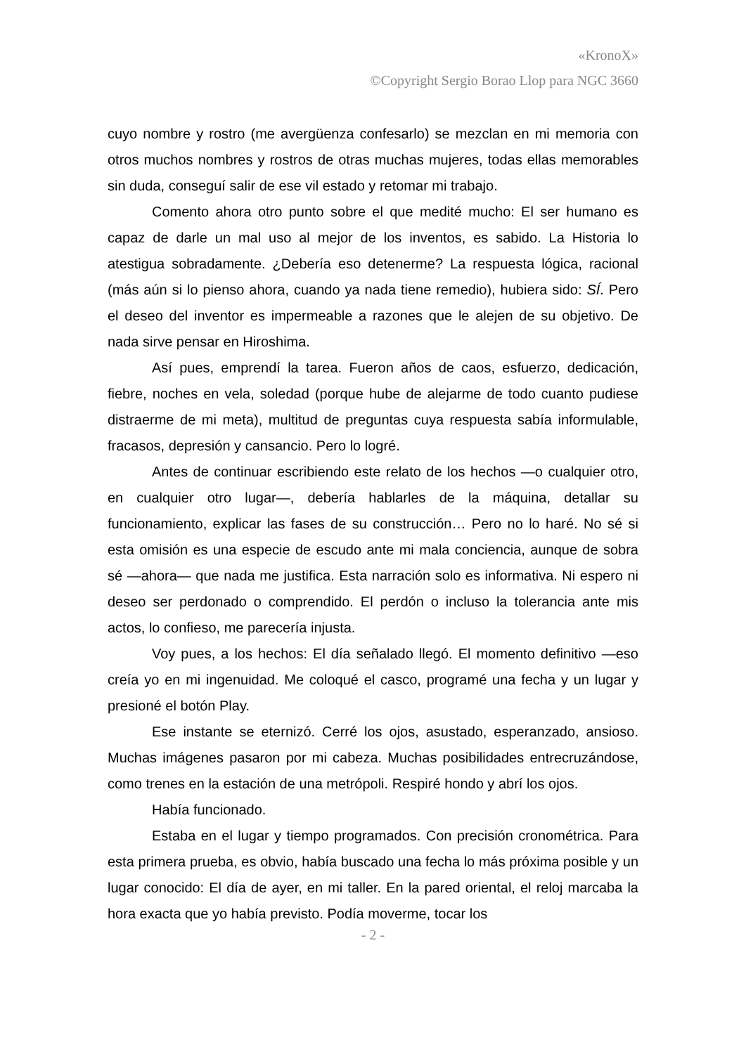«KronoX»
©Copyright Sergio Borao Llop para NGC 3660
cuyo nombre y rostro (me avergüenza confesarlo) se mezclan en mi memoria con otros muchos nombres y rostros de otras muchas mujeres, todas ellas memorables sin duda, conseguí salir de ese vil estado y retomar mi trabajo.
Comento ahora otro punto sobre el que medité mucho: El ser humano es capaz de darle un mal uso al mejor de los inventos, es sabido. La Historia lo atestigua sobradamente. ¿Debería eso detenerme? La respuesta lógica, racional (más aún si lo pienso ahora, cuando ya nada tiene remedio), hubiera sido: SÍ. Pero el deseo del inventor es impermeable a razones que le alejen de su objetivo. De nada sirve pensar en Hiroshima.
Así pues, emprendí la tarea. Fueron años de caos, esfuerzo, dedicación, fiebre, noches en vela, soledad (porque hube de alejarme de todo cuanto pudiese distraerme de mi meta), multitud de preguntas cuya respuesta sabía informulable, fracasos, depresión y cansancio. Pero lo logré.
Antes de continuar escribiendo este relato de los hechos —o cualquier otro, en cualquier otro lugar—, debería hablarles de la máquina, detallar su funcionamiento, explicar las fases de su construcción… Pero no lo haré. No sé si esta omisión es una especie de escudo ante mi mala conciencia, aunque de sobra sé —ahora— que nada me justifica. Esta narración solo es informativa. Ni espero ni deseo ser perdonado o comprendido. El perdón o incluso la tolerancia ante mis actos, lo confieso, me parecería injusta.
Voy pues, a los hechos: El día señalado llegó. El momento definitivo —eso creía yo en mi ingenuidad. Me coloqué el casco, programé una fecha y un lugar y presioné el botón Play.
Ese instante se eternizó. Cerré los ojos, asustado, esperanzado, ansioso. Muchas imágenes pasaron por mi cabeza. Muchas posibilidades entrecruzándose, como trenes en la estación de una metrópoli. Respiré hondo y abrí los ojos.
Había funcionado.
Estaba en el lugar y tiempo programados. Con precisión cronométrica. Para esta primera prueba, es obvio, había buscado una fecha lo más próxima posible y un lugar conocido: El día de ayer, en mi taller. En la pared oriental, el reloj marcaba la hora exacta que yo había previsto. Podía moverme, tocar los
- 2 -